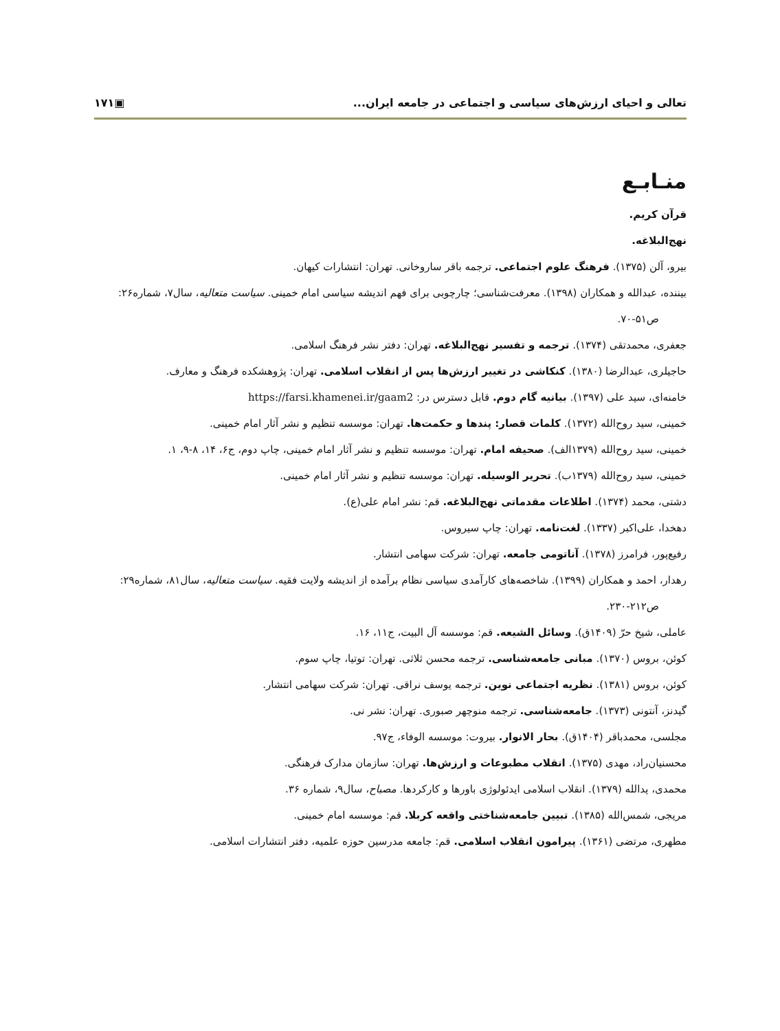تعالی و احیای ارزش‌های سیاسی و اجتماعی در جامعه ایران... ▣۱۷۱
منـابـع
قرآن کریم.
نهج‌البلاغه.
بیرو، آلن (۱۳۷۵). فرهنگ علوم اجتماعی. ترجمه باقر ساروخانی. تهران: انتشارات کیهان.
بیننده، عبدالله و همکاران (۱۳۹۸). معرفت‌شناسی؛ چارچوبی برای فهم اندیشه سیاسی امام خمینی. سیاست متعالیه، سال۷، شماره۲۶: ص۵۱-۷۰.
جعفری، محمدتقی (۱۳۷۴). ترجمه و تفسیر نهج‌البلاغه. تهران: دفتر نشر فرهنگ اسلامی.
حاجیلری، عبدالرضا (۱۳۸۰). کنکاشی در تغییر ارزش‌ها پس از انقلاب اسلامی. تهران: پژوهشکده فرهنگ و معارف.
خامنه‌ای، سید علی (۱۳۹۷). بیانیه گام دوم. قابل دسترس در: https://farsi.khamenei.ir/gaam2
خمینی، سید روح‌الله (۱۳۷۲). کلمات قصار: پندها و حکمت‌ها. تهران: موسسه تنظیم و نشر آثار امام خمینی.
خمینی، سید روح‌الله (۱۳۷۹الف). صحیفه امام. تهران: موسسه تنظیم و نشر آثار امام خمینی، چاپ دوم، ج۶، ۱۴، ۸-۹، ۱.
خمینی، سید روح‌الله (۱۳۷۹ب). تحریر الوسیله. تهران: موسسه تنظیم و نشر آثار امام خمینی.
دشتی، محمد (۱۳۷۴). اطلاعات مقدماتی نهج‌البلاغه. قم: نشر امام علی(ع).
دهخدا، علی‌اکبر (۱۳۳۷). لغت‌نامه. تهران: چاپ سیروس.
رفیع‌پور، فرامرز (۱۳۷۸). آناتومی جامعه. تهران: شرکت سهامی انتشار.
رهدار، احمد و همکاران (۱۳۹۹). شاخصه‌های کارآمدی سیاسی نظام برآمده از اندیشه ولایت فقیه. سیاست متعالیه، سال۸۱، شماره۲۹: ص۲۱۲-۲۳۰.
عاملی، شیخ حرّ (۱۴۰۹ق). وسائل الشیعه. قم: موسسه آل البیت، ج۱۱، ۱۶.
کوئن، بروس (۱۳۷۰). مبانی جامعه‌شناسی. ترجمه محسن ثلاثی. تهران: توتیا، چاپ سوم.
کوئن، بروس (۱۳۸۱). نظریه اجتماعی نوین. ترجمه یوسف نراقی. تهران: شرکت سهامی انتشار.
گیدنز، آنتونی (۱۳۷۳). جامعه‌شناسی. ترجمه منوچهر صبوری. تهران: نشر نی.
مجلسی، محمدباقر (۱۴۰۴ق). بحار الانوار. بیروت: موسسه الوفاء، ج۹۷.
محسنیان‌راد، مهدی (۱۳۷۵). انقلاب مطبوعات و ارزش‌ها. تهران: سازمان مدارک فرهنگی.
محمدی، یدالله (۱۳۷۹). انقلاب اسلامی ایدئولوژی باورها و کارکردها. مصباح، سال۹، شماره ۳۶.
مریجی، شمس‌الله (۱۳۸۵). تبیین جامعه‌شناختی واقعه کربلا. قم: موسسه امام خمینی.
مطهری، مرتضی (۱۳۶۱). پیرامون انقلاب اسلامی. قم: جامعه مدرسین حوزه علمیه، دفتر انتشارات اسلامی.